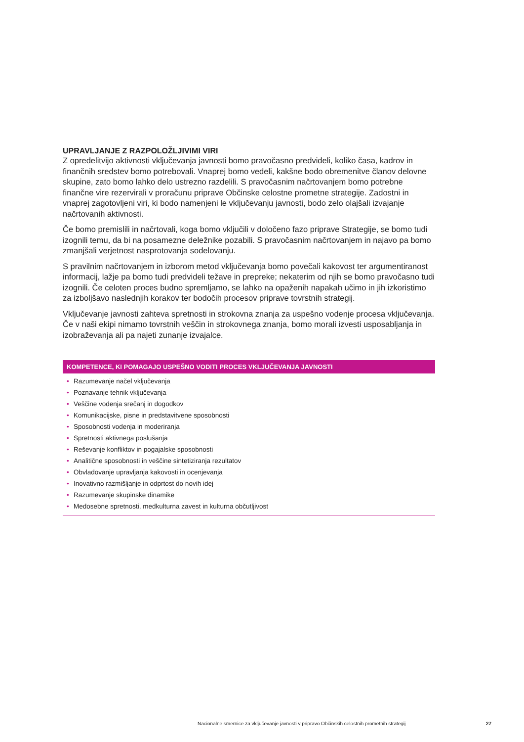UPRAVLJANJE Z RAZPOLOŽLJIVIMI VIRI
Z opredelitvijo aktivnosti vključevanja javnosti bomo pravočasno predvideli, koliko časa, kadrov in finančnih sredstev bomo potrebovali. Vnaprej bomo vedeli, kakšne bodo obremenitve članov delovne skupine, zato bomo lahko delo ustrezno razdelili. S pravočasnim načrtovanjem bomo potrebne finančne vire rezervirali v proračunu priprave Občinske celostne prometne strategije. Zadostni in vnaprej zagotovljeni viri, ki bodo namenjeni le vključevanju javnosti, bodo zelo olajšali izvajanje načrtovanih aktivnosti.
Če bomo premislili in načrtovali, koga bomo vključili v določeno fazo priprave Strategije, se bomo tudi izognili temu, da bi na posamezne deležnike pozabili. S pravočasnim načrtovanjem in najavo pa bomo zmanjšali verjetnost nasprotovanja sodelovanju.
S pravilnim načrtovanjem in izborom metod vključevanja bomo povečali kakovost ter argumentiranost informacij, lažje pa bomo tudi predvideli težave in prepreke; nekaterim od njih se bomo pravočasno tudi izognili. Če celoten proces budno spremljamo, se lahko na opaženih napakah učimo in jih izkoristimo za izboljšavo naslednjih korakov ter bodočih procesov priprave tovrstnih strategij.
Vključevanje javnosti zahteva spretnosti in strokovna znanja za uspešno vodenje procesa vključevanja. Če v naši ekipi nimamo tovrstnih veščin in strokovnega znanja, bomo morali izvesti usposabljanja in izobraževanja ali pa najeti zunanje izvajalce.
KOMPETENCE, KI POMAGAJO USPEŠNO VODITI PROCES VKLJUČEVANJA JAVNOSTI
• Razumevanje načel vključevanja
• Poznavanje tehnik vključevanja
• Veščine vodenja srečanj in dogodkov
• Komunikacijske, pisne in predstavitvene sposobnosti
• Sposobnosti vodenja in moderiranja
• Spretnosti aktivnega poslušanja
• Reševanje konfliktov in pogajalske sposobnosti
• Analitične sposobnosti in veščine sintetiziranja rezultatov
• Obvladovanje upravljanja kakovosti in ocenjevanja
• Inovativno razmišljanje in odprtost do novih idej
• Razumevanje skupinske dinamike
• Medosebne spretnosti, medkulturna zavest in kulturna občutljivost
Nacionalne smernice za vključevanje javnosti v pripravo Občinskih celostnih prometnih strategij 27